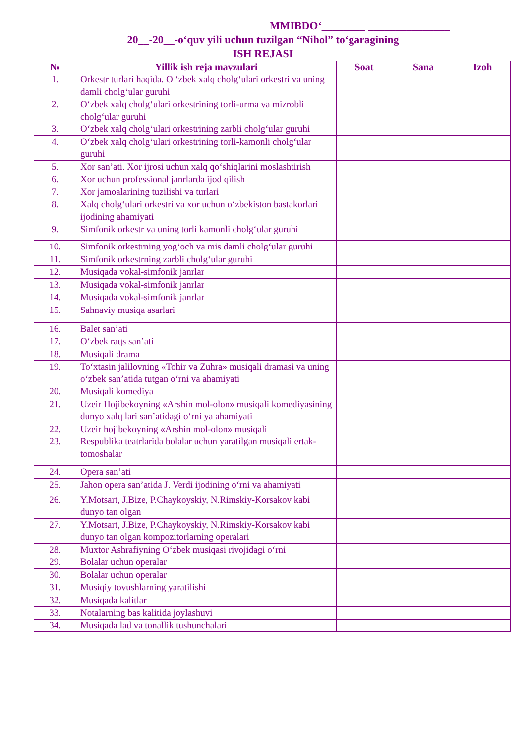MMIBDO‘________ _______________
20__-20__-o‘quv yili uchun tuzilgan “Nihol” to‘garagining
ISH REJASI
| № | Yillik ish reja mavzulari | Soat | Sana | Izoh |
| --- | --- | --- | --- | --- |
| 1. | Orkestr turlari haqida. O ‘zbek xalq cholg‘ulari orkestri va uning damli cholg‘ular guruhi | | | |
| 2. | O‘zbek xalq cholg‘ulari orkestrining torli-urma va mizrobli cholg‘ular guruhi | | | |
| 3. | O‘zbek xalq cholg‘ulari orkestrining zarbli cholg‘ular guruhi | | | |
| 4. | O‘zbek xalq cholg‘ulari orkestrining torli-kamonli cholg‘ular guruhi | | | |
| 5. | Xor san’ati. Xor ijrosi uchun xalq qo‘shiqlarini moslashtirish | | | |
| 6. | Xor uchun professional janrlarda ijod qilish | | | |
| 7. | Xor jamoalarining tuzilishi va turlari | | | |
| 8. | Xalq cholg‘ulari orkestri va xor uchun o‘zbekiston bastakorlari ijodining ahamiyati | | | |
| 9. | Simfonik orkestr va uning torli kamonli cholg‘ular guruhi | | | |
| 10. | Simfonik orkestrning yog‘och va mis damli cholg‘ular guruhi | | | |
| 11. | Simfonik orkestrning zarbli cholg‘ular guruhi | | | |
| 12. | Musiqada vokal-simfonik janrlar | | | |
| 13. | Musiqada vokal-simfonik janrlar | | | |
| 14. | Musiqada vokal-simfonik janrlar | | | |
| 15. | Sahnaviy musiqa asarlari | | | |
| 16. | Balet san’ati | | | |
| 17. | O‘zbek raqs san’ati | | | |
| 18. | Musiqali drama | | | |
| 19. | To‘xtasin jalilovning «Tohir va Zuhra» musiqali dramasi va uning o‘zbek san’atida tutgan o‘rni va ahamiyati | | | |
| 20. | Musiqali komediya | | | |
| 21. | Uzeir Hojibekoyning «Arshin mol-olon» musiqali komediyasining dunyo xalq lari san’atidagi o‘rni ya ahamiyati | | | |
| 22. | Uzeir hojibekoyning «Arshin mol-olon» musiqali | | | |
| 23. | Respublika teatrlarida bolalar uchun yaratilgan musiqali ertak-tomoshalar | | | |
| 24. | Opera san’ati | | | |
| 25. | Jahon opera san’atida J. Verdi ijodining o‘rni va ahamiyati | | | |
| 26. | Y.Motsart, J.Bize, P.Chaykoyskiy, N.Rimskiy-Korsakov kabi dunyo tan olgan | | | |
| 27. | Y.Motsart, J.Bize, P.Chaykoyskiy, N.Rimskiy-Korsakov kabi dunyo tan olgan kompozitorlarning operalari | | | |
| 28. | Muxtor Ashrafiyning O‘zbek musiqasi rivojidagi o‘rni | | | |
| 29. | Bolalar uchun operalar | | | |
| 30. | Bolalar uchun operalar | | | |
| 31. | Musiqiy tovushlarning yaratilishi | | | |
| 32. | Musiqada kalitlar | | | |
| 33. | Notalarning bas kalitida joylashuvi | | | |
| 34. | Musiqada lad va tonallik tushunchalari | | | |